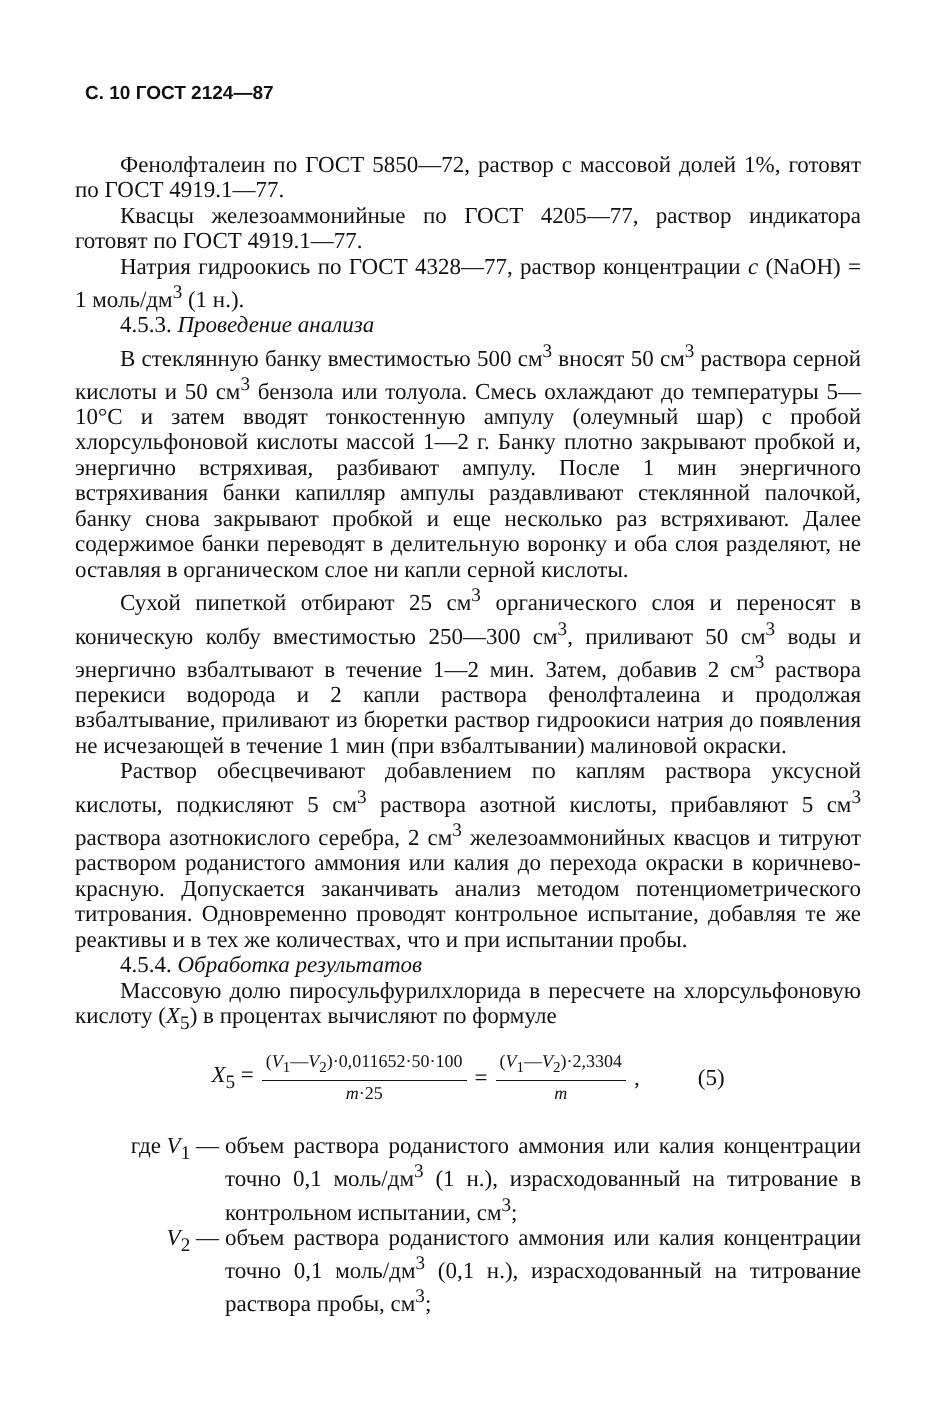С. 10 ГОСТ 2124—87
Фенолфталеин по ГОСТ 5850—72, раствор с массовой долей 1%, готовят по ГОСТ 4919.1—77.
Квасцы железоаммонийные по ГОСТ 4205—77, раствор индикатора готовят по ГОСТ 4919.1—77.
Натрия гидроокись по ГОСТ 4328—77, раствор концентрации c (NaOH) = 1 моль/дм<sup>3</sup> (1 н.).
4.5.3. Проведение анализа
В стеклянную банку вместимостью 500 см<sup>3</sup> вносят 50 см<sup>3</sup> раствора серной кислоты и 50 см<sup>3</sup> бензола или толуола. Смесь охлаждают до температуры 5—10°С и затем вводят тонкостенную ампулу (олеумный шар) с пробой хлорсульфоновой кислоты массой 1—2 г. Банку плотно закрывают пробкой и, энергично встряхивая, разбивают ампулу. После 1 мин энергичного встряхивания банки капилляр ампулы раздавливают стеклянной палочкой, банку снова закрывают пробкой и еще несколько раз встряхивают. Далее содержимое банки переводят в делительную воронку и оба слоя разделяют, не оставляя в органическом слое ни капли серной кислоты.
Сухой пипеткой отбирают 25 см<sup>3</sup> органического слоя и переносят в коническую колбу вместимостью 250—300 см<sup>3</sup>, приливают 50 см<sup>3</sup> воды и энергично взбалтывают в течение 1—2 мин. Затем, добавив 2 см<sup>3</sup> раствора перекиси водорода и 2 капли раствора фенолфталеина и продолжая взбалтывание, приливают из бюретки раствор гидроокиси натрия до появления не исчезающей в течение 1 мин (при взбалтывании) малиновой окраски.
Раствор обесцвечивают добавлением по каплям раствора уксусной кислоты, подкисляют 5 см<sup>3</sup> раствора азотной кислоты, прибавляют 5 см<sup>3</sup> раствора азотнокислого серебра, 2 см<sup>3</sup> железоаммонийных квасцов и титруют раствором роданистого аммония или калия до перехода окраски в коричнево-красную. Допускается заканчивать анализ методом потенциометрического титрования. Одновременно проводят контрольное испытание, добавляя те же реактивы и в тех же количествах, что и при испытании пробы.
4.5.4. Обработка результатов
Массовую долю пиросульфурилхлорида в пересчете на хлорсульфоновую кислоту (X<sub>5</sub>) в процентах вычисляют по формуле
X<sub>5</sub> = (V<sub>1</sub>—V<sub>2</sub>)·0,011652·50·100 m·25 = (V<sub>1</sub>—V<sub>2</sub>)·2,3304 m , (5)
где V<sub>1</sub> —
объем раствора роданистого аммония или калия концентрации точно 0,1 моль/дм<sup>3</sup> (1 н.), израсходованный на титрование в контрольном испытании, см<sup>3</sup>;
V<sub>2</sub> —
объем раствора роданистого аммония или калия концентрации точно 0,1 моль/дм<sup>3</sup> (0,1 н.), израсходованный на титрование раствора пробы, см<sup>3</sup>;